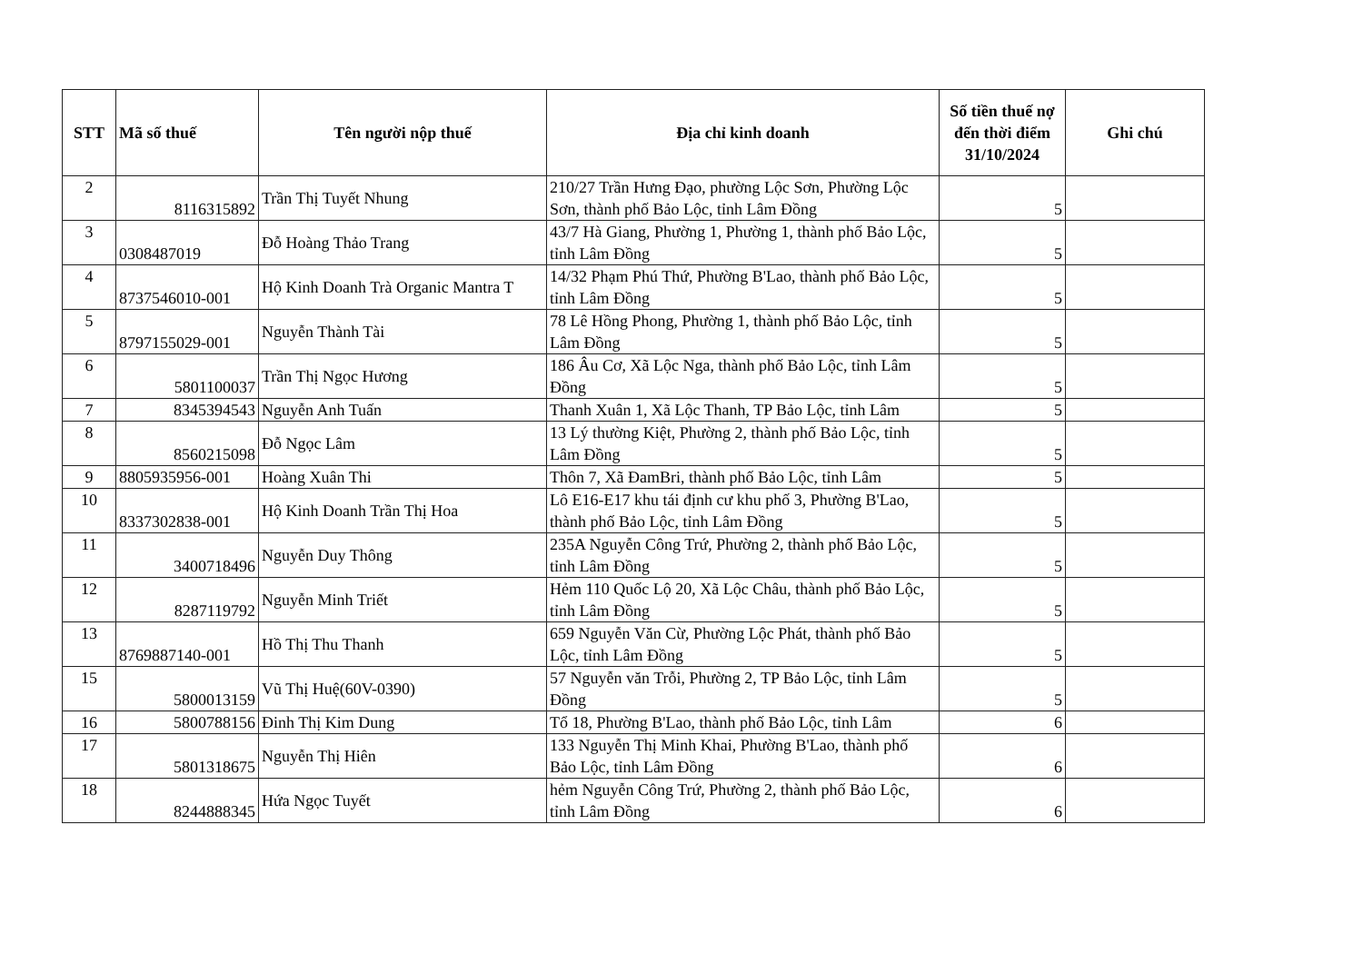| STT | Mã số thuế | Tên người nộp thuế | Địa chỉ kinh doanh | Số tiền thuế nợ đến thời điểm 31/10/2024 | Ghi chú |
| --- | --- | --- | --- | --- | --- |
| 2 | 8116315892 | Trần Thị Tuyết Nhung | 210/27 Trần Hưng Đạo, phường Lộc Sơn, Phường Lộc Sơn, thành phố Bảo Lộc, tỉnh Lâm Đồng | 5 | |
| 3 | 0308487019 | Đỗ Hoàng Thảo Trang | 43/7 Hà Giang, Phường 1, Phường 1, thành phố Bảo Lộc, tỉnh Lâm Đồng | 5 | |
| 4 | 8737546010-001 | Hộ Kinh Doanh Trà Organic Mantra T | 14/32 Phạm Phú Thứ, Phường B'Lao, thành phố Bảo Lộc, tỉnh Lâm Đồng | 5 | |
| 5 | 8797155029-001 | Nguyễn Thành Tài | 78 Lê Hồng Phong, Phường 1, thành phố Bảo Lộc, tỉnh Lâm Đồng | 5 | |
| 6 | 5801100037 | Trần Thị Ngọc Hương | 186 Âu Cơ, Xã Lộc Nga, thành phố Bảo Lộc, tỉnh Lâm Đồng | 5 | |
| 7 | 8345394543 | Nguyễn Anh Tuấn | Thanh Xuân 1, Xã Lộc Thanh, TP Bảo Lộc, tỉnh Lâm | 5 | |
| 8 | 8560215098 | Đỗ Ngọc Lâm | 13 Lý thường Kiệt, Phường 2, thành phố Bảo Lộc, tỉnh Lâm Đồng | 5 | |
| 9 | 8805935956-001 | Hoàng Xuân Thi | Thôn 7, Xã ĐamBri, thành phố Bảo Lộc, tỉnh Lâm | 5 | |
| 10 | 8337302838-001 | Hộ Kinh Doanh Trần Thị Hoa | Lô E16-E17 khu tái định cư khu phố 3, Phường B'Lao, thành phố Bảo Lộc, tỉnh Lâm Đồng | 5 | |
| 11 | 3400718496 | Nguyễn Duy Thông | 235A Nguyễn Công Trứ, Phường 2, thành phố Bảo Lộc, tỉnh Lâm Đồng | 5 | |
| 12 | 8287119792 | Nguyễn Minh Triết | Hẻm 110 Quốc Lộ 20, Xã Lộc Châu, thành phố Bảo Lộc, tỉnh Lâm Đồng | 5 | |
| 13 | 8769887140-001 | Hồ Thị Thu Thanh | 659 Nguyễn Văn Cừ, Phường Lộc Phát, thành phố Bảo Lộc, tỉnh Lâm Đồng | 5 | |
| 15 | 5800013159 | Vũ Thị Huệ(60V-0390) | 57 Nguyễn văn Trỗi, Phường 2, TP Bảo Lộc, tỉnh Lâm Đồng | 5 | |
| 16 | 5800788156 | Đinh Thị Kim Dung | Tổ 18, Phường B'Lao, thành phố Bảo Lộc, tỉnh Lâm | 6 | |
| 17 | 5801318675 | Nguyễn Thị Hiên | 133 Nguyễn Thị Minh Khai, Phường B'Lao, thành phố Bảo Lộc, tỉnh Lâm Đồng | 6 | |
| 18 | 8244888345 | Hứa Ngọc Tuyết | hẻm Nguyễn Công Trứ, Phường 2, thành phố Bảo Lộc, tỉnh Lâm Đồng | 6 | |